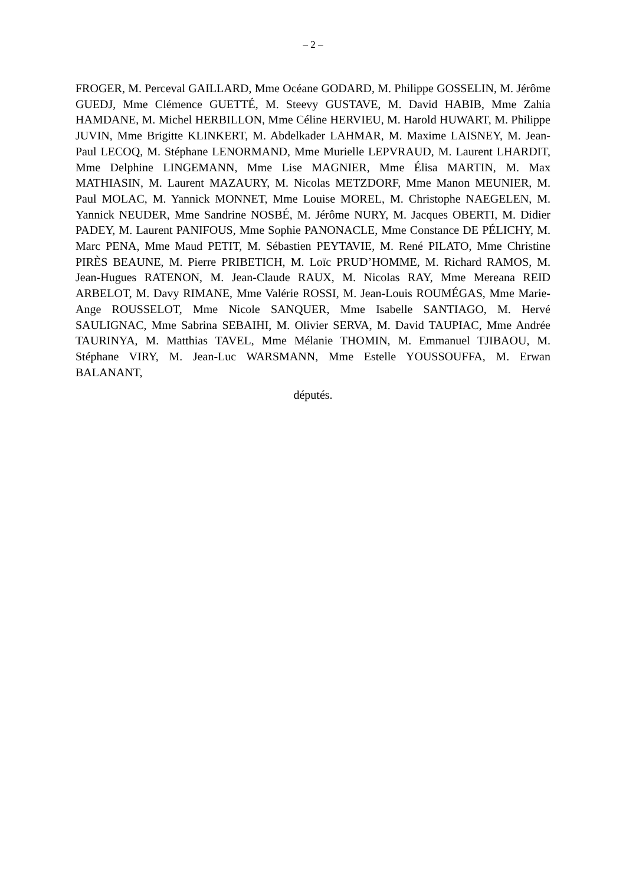– 2 –
FROGER, M. Perceval GAILLARD, Mme Océane GODARD, M. Philippe GOSSELIN, M. Jérôme GUEDJ, Mme Clémence GUETTÉ, M. Steevy GUSTAVE, M. David HABIB, Mme Zahia HAMDANE, M. Michel HERBILLON, Mme Céline HERVIEU, M. Harold HUWART, M. Philippe JUVIN, Mme Brigitte KLINKERT, M. Abdelkader LAHMAR, M. Maxime LAISNEY, M. Jean-Paul LECOQ, M. Stéphane LENORMAND, Mme Murielle LEPVRAUD, M. Laurent LHARDIT, Mme Delphine LINGEMANN, Mme Lise MAGNIER, Mme Élisa MARTIN, M. Max MATHIASIN, M. Laurent MAZAURY, M. Nicolas METZDORF, Mme Manon MEUNIER, M. Paul MOLAC, M. Yannick MONNET, Mme Louise MOREL, M. Christophe NAEGELEN, M. Yannick NEUDER, Mme Sandrine NOSBÉ, M. Jérôme NURY, M. Jacques OBERTI, M. Didier PADEY, M. Laurent PANIFOUS, Mme Sophie PANONACLE, Mme Constance DE PÉLICHY, M. Marc PENA, Mme Maud PETIT, M. Sébastien PEYTAVIE, M. René PILATO, Mme Christine PIRÈS BEAUNE, M. Pierre PRIBETICH, M. Loïc PRUD’HOMME, M. Richard RAMOS, M. Jean-Hugues RATENON, M. Jean-Claude RAUX, M. Nicolas RAY, Mme Mereana REID ARBELOT, M. Davy RIMANE, Mme Valérie ROSSI, M. Jean-Louis ROUMÉGAS, Mme Marie-Ange ROUSSELOT, Mme Nicole SANQUER, Mme Isabelle SANTIAGO, M. Hervé SAULIGNAC, Mme Sabrina SEBAIHI, M. Olivier SERVA, M. David TAUPIAC, Mme Andrée TAURINYA, M. Matthias TAVEL, Mme Mélanie THOMIN, M. Emmanuel TJIBAOU, M. Stéphane VIRY, M. Jean-Luc WARSMANN, Mme Estelle YOUSSOUFFA, M. Erwan BALANANT,
députés.